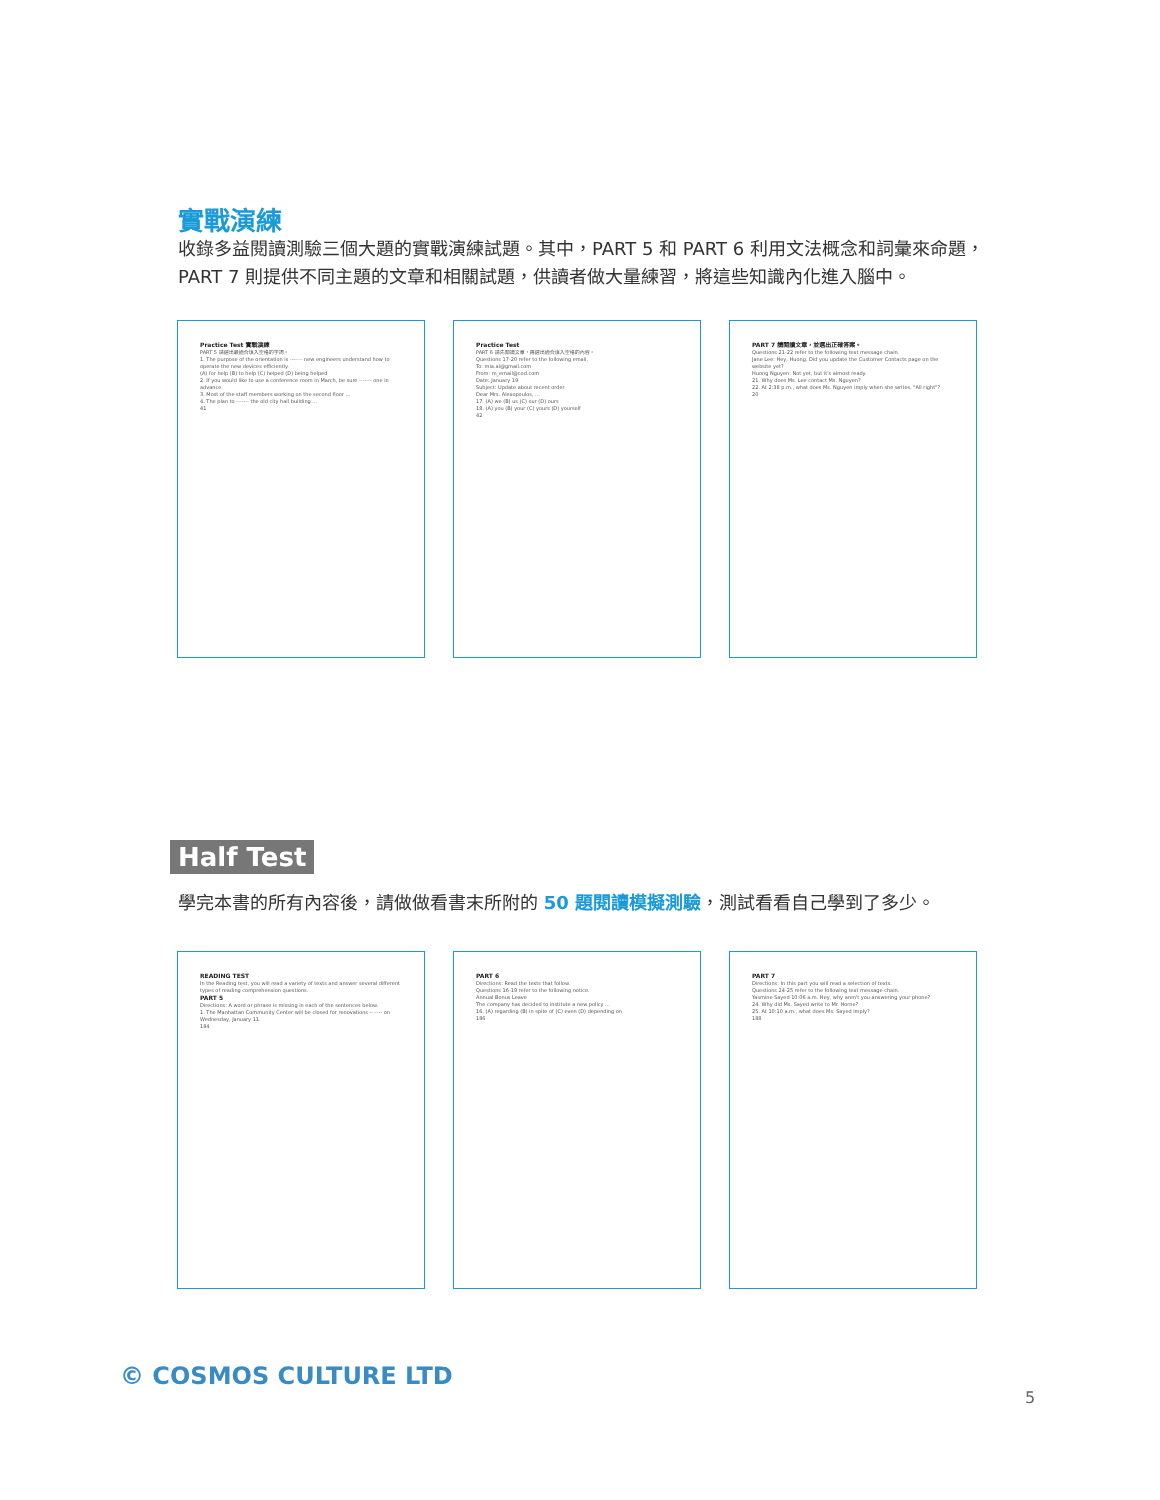實戰演練
收錄多益閱讀測驗三個大題的實戰演練試題。其中，PART 5 和 PART 6 利用文法概念和詞彙來命題，PART 7 則提供不同主題的文章和相關試題，供讀者做大量練習，將這些知識內化進入腦中。
Practice Test 實戰演練
PART 5 請選出最適合填入空格的字詞。
1. The purpose of the orientation is ------- new engineers understand how to operate the new devices efficiently.
(A) for help (B) to help (C) helped (D) being helped
2. If you would like to use a conference room in March, be sure ------- one in advance.
3. Most of the staff members working on the second floor ...
4. The plan to ------- the old city hall building ...
41
Practice Test
PART 6 請先閱讀文章，再選出適合填入空格的內容。
Questions 17-20 refer to the following email.
To: mia.al@gmail.com
From: m_email@cod.com
Date: January 19
Subject: Update about recent order
Dear Mrs. Alexopoulos, ...
17. (A) we (B) us (C) our (D) ours
18. (A) you (B) your (C) yours (D) yourself
42
PART 7 請閱讀文章，並選出正確答案。
Questions 21-22 refer to the following text message chain.
Jane Lee: Hey, Huong. Did you update the Customer Contacts page on the website yet?
Huong Nguyen: Not yet, but it's almost ready.
21. Why does Ms. Lee contact Ms. Nguyen?
22. At 2:38 p.m., what does Ms. Nguyen imply when she writes, "All right"?
20
Half Test
學完本書的所有內容後，請做做看書末所附的 50 題閱讀模擬測驗，測試看看自己學到了多少。
READING TEST
In the Reading test, you will read a variety of texts and answer several different types of reading comprehension questions.
PART 5
Directions: A word or phrase is missing in each of the sentences below.
1. The Manhattan Community Center will be closed for renovations ------- on Wednesday, January 11.
184
PART 6
Directions: Read the texts that follow.
Questions 16-19 refer to the following notice.
Annual Bonus Leave
The company has decided to institute a new policy ...
16. (A) regarding (B) in spite of (C) even (D) depending on
186
PART 7
Directions: In this part you will read a selection of texts.
Questions 24-25 refer to the following text message chain.
Yasmine Sayed 10:06 a.m. Hey, why aren't you answering your phone?
24. Why did Ms. Sayed write to Mr. Horne?
25. At 10:10 a.m., what does Ms. Sayed imply?
188
© COSMOS CULTURE LTD
5